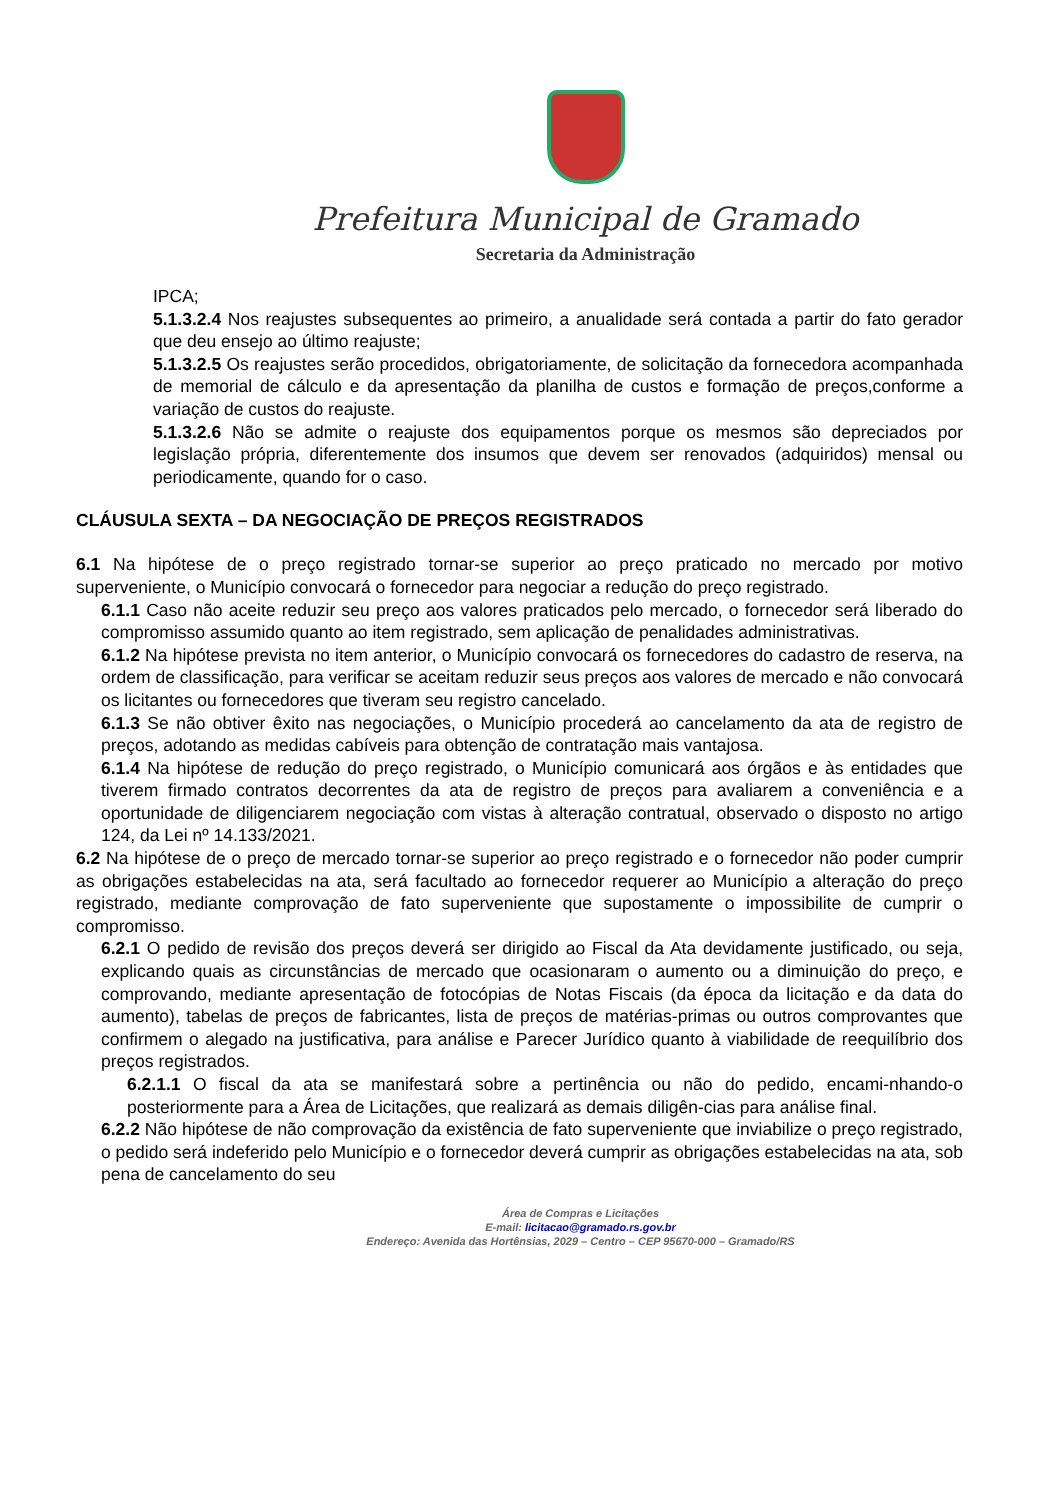Prefeitura Municipal de Gramado
Secretaria da Administração
IPCA;
5.1.3.2.4 Nos reajustes subsequentes ao primeiro, a anualidade será contada a partir do fato gerador que deu ensejo ao último reajuste;
5.1.3.2.5 Os reajustes serão procedidos, obrigatoriamente, de solicitação da fornecedora acompanhada de memorial de cálculo e da apresentação da planilha de custos e formação de preços,conforme a variação de custos do reajuste.
5.1.3.2.6 Não se admite o reajuste dos equipamentos porque os mesmos são depreciados por legislação própria, diferentemente dos insumos que devem ser renovados (adquiridos) mensal ou periodicamente, quando for o caso.
CLÁUSULA SEXTA – DA NEGOCIAÇÃO DE PREÇOS REGISTRADOS
6.1 Na hipótese de o preço registrado tornar-se superior ao preço praticado no mercado por motivo superveniente, o Município convocará o fornecedor para negociar a redução do preço registrado.
6.1.1 Caso não aceite reduzir seu preço aos valores praticados pelo mercado, o fornecedor será liberado do compromisso assumido quanto ao item registrado, sem aplicação de penalidades administrativas.
6.1.2 Na hipótese prevista no item anterior, o Município convocará os fornecedores do cadastro de reserva, na ordem de classificação, para verificar se aceitam reduzir seus preços aos valores de mercado e não convocará os licitantes ou fornecedores que tiveram seu registro cancelado.
6.1.3 Se não obtiver êxito nas negociações, o Município procederá ao cancelamento da ata de registro de preços, adotando as medidas cabíveis para obtenção de contratação mais vantajosa.
6.1.4 Na hipótese de redução do preço registrado, o Município comunicará aos órgãos e às entidades que tiverem firmado contratos decorrentes da ata de registro de preços para avaliarem a conveniência e a oportunidade de diligenciarem negociação com vistas à alteração contratual, observado o disposto no artigo 124, da Lei nº 14.133/2021.
6.2 Na hipótese de o preço de mercado tornar-se superior ao preço registrado e o fornecedor não poder cumprir as obrigações estabelecidas na ata, será facultado ao fornecedor requerer ao Município a alteração do preço registrado, mediante comprovação de fato superveniente que supostamente o impossibilite de cumprir o compromisso.
6.2.1 O pedido de revisão dos preços deverá ser dirigido ao Fiscal da Ata devidamente justificado, ou seja, explicando quais as circunstâncias de mercado que ocasionaram o aumento ou a diminuição do preço, e comprovando, mediante apresentação de fotocópias de Notas Fiscais (da época da licitação e da data do aumento), tabelas de preços de fabricantes, lista de preços de matérias-primas ou outros comprovantes que confirmem o alegado na justificativa, para análise e Parecer Jurídico quanto à viabilidade de reequilíbrio dos preços registrados.
6.2.1.1 O fiscal da ata se manifestará sobre a pertinência ou não do pedido, encami-nhando-o posteriormente para a Área de Licitações, que realizará as demais diligên-cias para análise final.
6.2.2 Não hipótese de não comprovação da existência de fato superveniente que inviabilize o preço registrado, o pedido será indeferido pelo Município e o fornecedor deverá cumprir as obrigações estabelecidas na ata, sob pena de cancelamento do seu
Área de Compras e Licitações
E-mail: licitacao@gramado.rs.gov.br
Endereço: Avenida das Hortênsias, 2029 – Centro – CEP 95670-000 – Gramado/RS